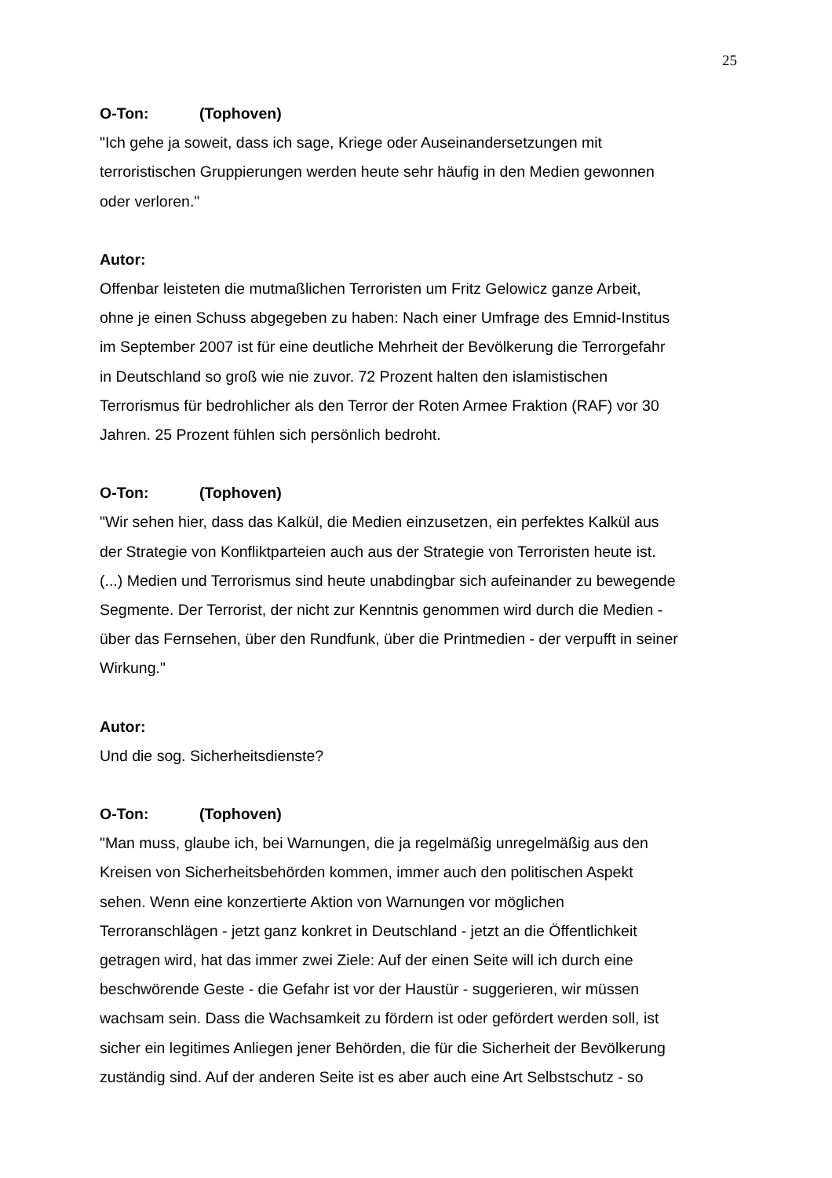25
O-Ton: (Tophoven)
"Ich gehe ja soweit, dass ich sage, Kriege oder Auseinandersetzungen mit
terroristischen Gruppierungen werden heute sehr häufig in den Medien gewonnen
oder verloren."
Autor:
Offenbar leisteten die mutmaßlichen Terroristen um Fritz Gelowicz ganze Arbeit,
ohne je einen Schuss abgegeben zu haben: Nach einer Umfrage des Emnid-Institus
im September 2007 ist für eine deutliche Mehrheit der Bevölkerung die Terrorgefahr
in Deutschland so groß wie nie zuvor. 72 Prozent halten den islamistischen
Terrorismus für bedrohlicher als den Terror der Roten Armee Fraktion (RAF) vor 30
Jahren. 25 Prozent fühlen sich persönlich bedroht.
O-Ton: (Tophoven)
"Wir sehen hier, dass das Kalkül, die Medien einzusetzen, ein perfektes Kalkül aus
der Strategie von Konfliktparteien auch aus der Strategie von Terroristen heute ist.
(...) Medien und Terrorismus sind heute unabdingbar sich aufeinander zu bewegende
Segmente. Der Terrorist, der nicht zur Kenntnis genommen wird durch die Medien -
über das Fernsehen, über den Rundfunk, über die Printmedien - der verpufft in seiner
Wirkung."
Autor:
Und die sog. Sicherheitsdienste?
O-Ton: (Tophoven)
"Man muss, glaube ich, bei Warnungen, die ja regelmäßig unregelmäßig aus den
Kreisen von Sicherheitsbehörden kommen, immer auch den politischen Aspekt
sehen. Wenn eine konzertierte Aktion von Warnungen vor möglichen
Terroranschlägen - jetzt ganz konkret in Deutschland - jetzt an die Öffentlichkeit
getragen wird, hat das immer zwei Ziele: Auf der einen Seite will ich durch eine
beschwörende Geste - die Gefahr ist vor der Haustür - suggerieren, wir müssen
wachsam sein. Dass die Wachsamkeit zu fördern ist oder gefördert werden soll, ist
sicher ein legitimes Anliegen jener Behörden, die für die Sicherheit der Bevölkerung
zuständig sind. Auf der anderen Seite ist es aber auch eine Art Selbstschutz - so